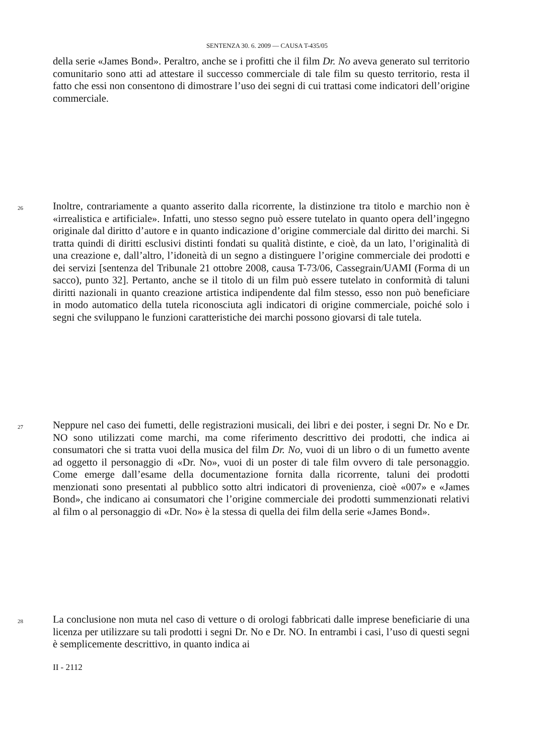SENTENZA 30. 6. 2009 — CAUSA T-435/05
della serie «James Bond». Peraltro, anche se i profitti che il film Dr. No aveva generato sul territorio comunitario sono atti ad attestare il successo commerciale di tale film su questo territorio, resta il fatto che essi non consentono di dimostrare l’uso dei segni di cui trattasi come indicatori dell’origine commerciale.
26 Inoltre, contrariamente a quanto asserito dalla ricorrente, la distinzione tra titolo e marchio non è «irrealistica e artificiale». Infatti, uno stesso segno può essere tutelato in quanto opera dell’ingegno originale dal diritto d’autore e in quanto indicazione d’origine commerciale dal diritto dei marchi. Si tratta quindi di diritti esclusivi distinti fondati su qualità distinte, e cioè, da un lato, l’originalità di una creazione e, dall’altro, l’idoneità di un segno a distinguere l’origine commerciale dei prodotti e dei servizi [sentenza del Tribunale 21 ottobre 2008, causa T-73/06, Cassegrain/UAMI (Forma di un sacco), punto 32]. Pertanto, anche se il titolo di un film può essere tutelato in conformità di taluni diritti nazionali in quanto creazione artistica indipendente dal film stesso, esso non può beneficiare in modo automatico della tutela riconosciuta agli indicatori di origine commerciale, poiché solo i segni che sviluppano le funzioni caratteristiche dei marchi possono giovarsi di tale tutela.
27 Neppure nel caso dei fumetti, delle registrazioni musicali, dei libri e dei poster, i segni Dr. No e Dr. NO sono utilizzati come marchi, ma come riferimento descrittivo dei prodotti, che indica ai consumatori che si tratta vuoi della musica del film Dr. No, vuoi di un libro o di un fumetto avente ad oggetto il personaggio di «Dr. No», vuoi di un poster di tale film ovvero di tale personaggio. Come emerge dall’esame della documentazione fornita dalla ricorrente, taluni dei prodotti menzionati sono presentati al pubblico sotto altri indicatori di provenienza, cioè «007» e «James Bond», che indicano ai consumatori che l’origine commerciale dei prodotti summenzionati relativi al film o al personaggio di «Dr. No» è la stessa di quella dei film della serie «James Bond».
28 La conclusione non muta nel caso di vetture o di orologi fabbricati dalle imprese beneficiarie di una licenza per utilizzare su tali prodotti i segni Dr. No e Dr. NO. In entrambi i casi, l’uso di questi segni è semplicemente descrittivo, in quanto indica ai
II - 2112